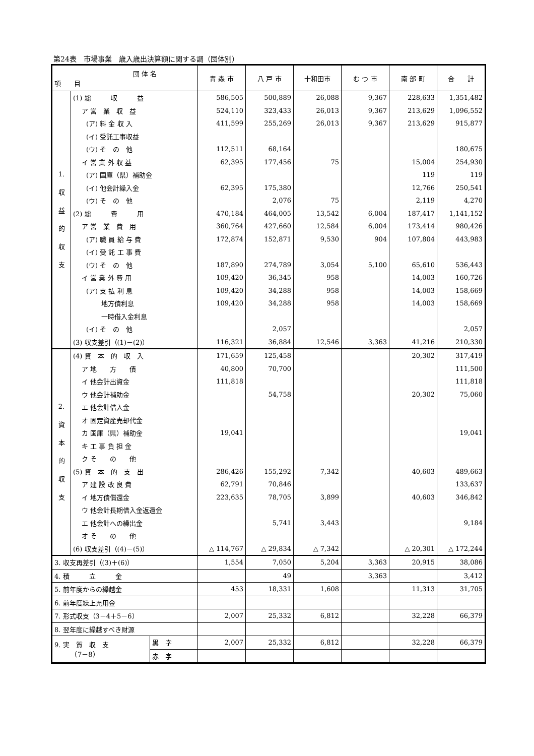第24表　市場事業　歳入歳出決算額に関する調（団体別）
| 団 体 名 項 目 | | | 青 森 市 | 八 戸 市 | 十和田市 | む つ 市 | 南 部 町 | 合 計 |
| --- | --- | --- | --- | --- | --- | --- | --- | --- |
| 1. 収 益 的 収 支 | (1) 総 収 益 | | 586,505 | 500,889 | 26,088 | 9,367 | 228,633 | 1,351,482 |
| | ア 営 業 収 益 | | 524,110 | 323,433 | 26,013 | 9,367 | 213,629 | 1,096,552 |
| | (ア) 料 金 収 入 | | 411,599 | 255,269 | 26,013 | 9,367 | 213,629 | 915,877 |
| | (イ) 受託工事収益 | | | | | | | |
| | (ウ) そ の 他 | | 112,511 | 68,164 | | | | 180,675 |
| | イ 営 業 外 収 益 | | 62,395 | 177,456 | 75 | | 15,004 | 254,930 |
| | (ア) 国庫（県）補助金 | | | | | | 119 | 119 |
| | (イ) 他会計繰入金 | | 62,395 | 175,380 | | | 12,766 | 250,541 |
| | (ウ) そ の 他 | | | 2,076 | 75 | | 2,119 | 4,270 |
| | (2) 総 費 用 | | 470,184 | 464,005 | 13,542 | 6,004 | 187,417 | 1,141,152 |
| | ア 営 業 費 用 | | 360,764 | 427,660 | 12,584 | 6,004 | 173,414 | 980,426 |
| | (ア) 職 員 給 与 費 | | 172,874 | 152,871 | 9,530 | 904 | 107,804 | 443,983 |
| | (イ) 受 託 工 事 費 | | | | | | | |
| | (ウ) そ の 他 | | 187,890 | 274,789 | 3,054 | 5,100 | 65,610 | 536,443 |
| | イ 営 業 外 費 用 | | 109,420 | 36,345 | 958 | | 14,003 | 160,726 |
| | (ア) 支 払 利 息 | | 109,420 | 34,288 | 958 | | 14,003 | 158,669 |
| | 地方債利息 | | 109,420 | 34,288 | 958 | | 14,003 | 158,669 |
| | 一時借入金利息 | | | | | | | |
| | (イ) そ の 他 | | | 2,057 | | | | 2,057 |
| | (3) 収支差引（(1)－(2)） | | 116,321 | 36,884 | 12,546 | 3,363 | 41,216 | 210,330 |
| 2. 資 本 的 収 支 | (4) 資 本 的 収 入 | | 171,659 | 125,458 | | | 20,302 | 317,419 |
| | ア 地 方 債 | | 40,800 | 70,700 | | | | 111,500 |
| | イ 他会計出資金 | | 111,818 | | | | | 111,818 |
| | ウ 他会計補助金 | | | 54,758 | | | 20,302 | 75,060 |
| | エ 他会計借入金 | | | | | | | |
| | オ 固定資産売却代金 | | | | | | | |
| | カ 国庫（県）補助金 | | 19,041 | | | | | 19,041 |
| | キ 工 事 負 担 金 | | | | | | | |
| | ク そ の 他 | | | | | | | |
| | (5) 資 本 的 支 出 | | 286,426 | 155,292 | 7,342 | | 40,603 | 489,663 |
| | ア 建 設 改 良 費 | | 62,791 | 70,846 | | | | 133,637 |
| | イ 地方債償還金 | | 223,635 | 78,705 | 3,899 | | 40,603 | 346,842 |
| | ウ 他会計長期借入金返還金 | | | | | | | |
| | エ 他会計への繰出金 | | | 5,741 | 3,443 | | | 9,184 |
| | オ そ の 他 | | | | | | | |
| | (6) 収支差引（(4)－(5)） | | △ 114,767 | △ 29,834 | △ 7,342 | | △ 20,301 | △ 172,244 |
| 3. 収支再差引（(3)＋(6)） | | | 1,554 | 7,050 | 5,204 | 3,363 | 20,915 | 38,086 |
| 4. 積 立 金 | | | | 49 | | 3,363 | | 3,412 |
| 5. 前年度からの繰越金 | | | 453 | 18,331 | 1,608 | | 11,313 | 31,705 |
| 6. 前年度繰上充用金 | | | | | | | | |
| 7. 形式収支（3－4＋5－6） | | | 2,007 | 25,332 | 6,812 | | 32,228 | 66,379 |
| 8. 翌年度に繰越すべき財源 | | | | | | | | |
| 9. 実 質 収 支 （7－8） | | 黒 字 | 2,007 | 25,332 | 6,812 | | 32,228 | 66,379 |
| | | 赤 字 | | | | | | |